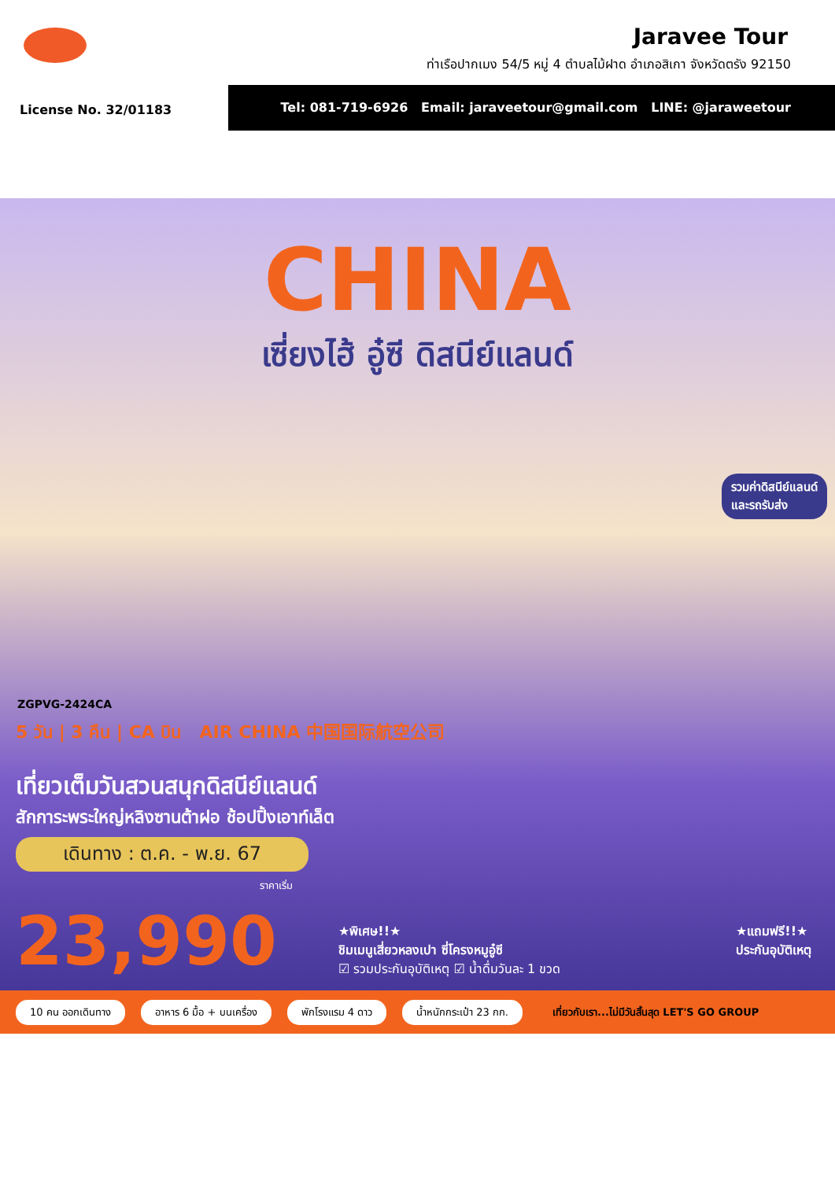Jaravee Tour
ท่าเรือปากเมง 54/5 หมู่ 4 ตำบลไม้ฝาด อำเภอสิเกา จังหวัดตรัง 92150
License No. 32/01183
Tel: 081-719-6926 Email: jaraveetour@gmail.com LINE: @jaraweetour
CHINA
เซี่ยงไฮ้ อู๋ซี ดิสนีย์แลนด์
รวมค่าดิสนีย์แลนด์
และรถรับส่ง
ZGPVG-2424CA
5 วัน | 3 คืน | CA บิน AIR CHINA 中国国际航空公司
เที่ยวเต็มวันสวนสนุกดิสนีย์แลนด์
สักการะพระใหญ่หลิงซานต้าฝอ ช้อปปิ้งเอาท์เล็ต
เดินทาง : ต.ค. - พ.ย. 67
ราคาเริ่ม
23,990
★พิเศษ!!★
ชิมเมนูเสี่ยวหลงเปา ซี่โครงหมูอู๋ซี
☑ รวมประกันอุบัติเหตุ ☑ น้ำดื่มวันละ 1 ขวด
★แถมฟรี!!★
ประกันอุบัติเหตุ
10 คน ออกเดินทาง อาหาร 6 มื้อ + บนเครื่อง พักโรงแรม 4 ดาว น้ำหนักกระเป๋า 23 กก. เที่ยวกับเรา...ไม่มีวันสิ้นสุด LET'S GO GROUP